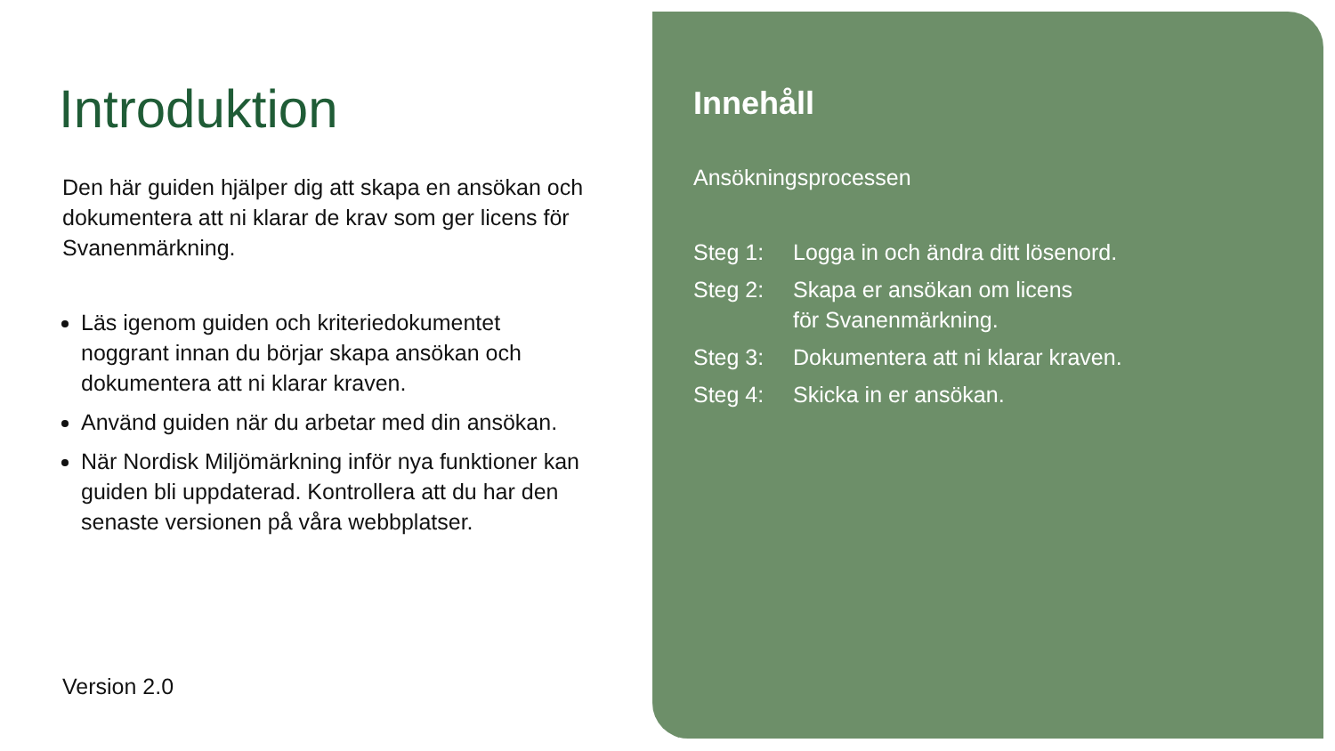Introduktion
Den här guiden hjälper dig att skapa en ansökan och dokumentera att ni klarar de krav som ger licens för Svanenmärkning.
Läs igenom guiden och kriteriedokumentet noggrant innan du börjar skapa ansökan och dokumentera att ni klarar kraven.
Använd guiden när du arbetar med din ansökan.
När Nordisk Miljömärkning inför nya funktioner kan guiden bli uppdaterad. Kontrollera att du har den senaste versionen på våra webbplatser.
Version 2.0
Innehåll
Ansökningsprocessen
| Steg 1: | Logga in och ändra ditt lösenord. |
| Steg 2: | Skapa er ansökan om licens för Svanenmärkning. |
| Steg 3: | Dokumentera att ni klarar kraven. |
| Steg 4: | Skicka in er ansökan. |